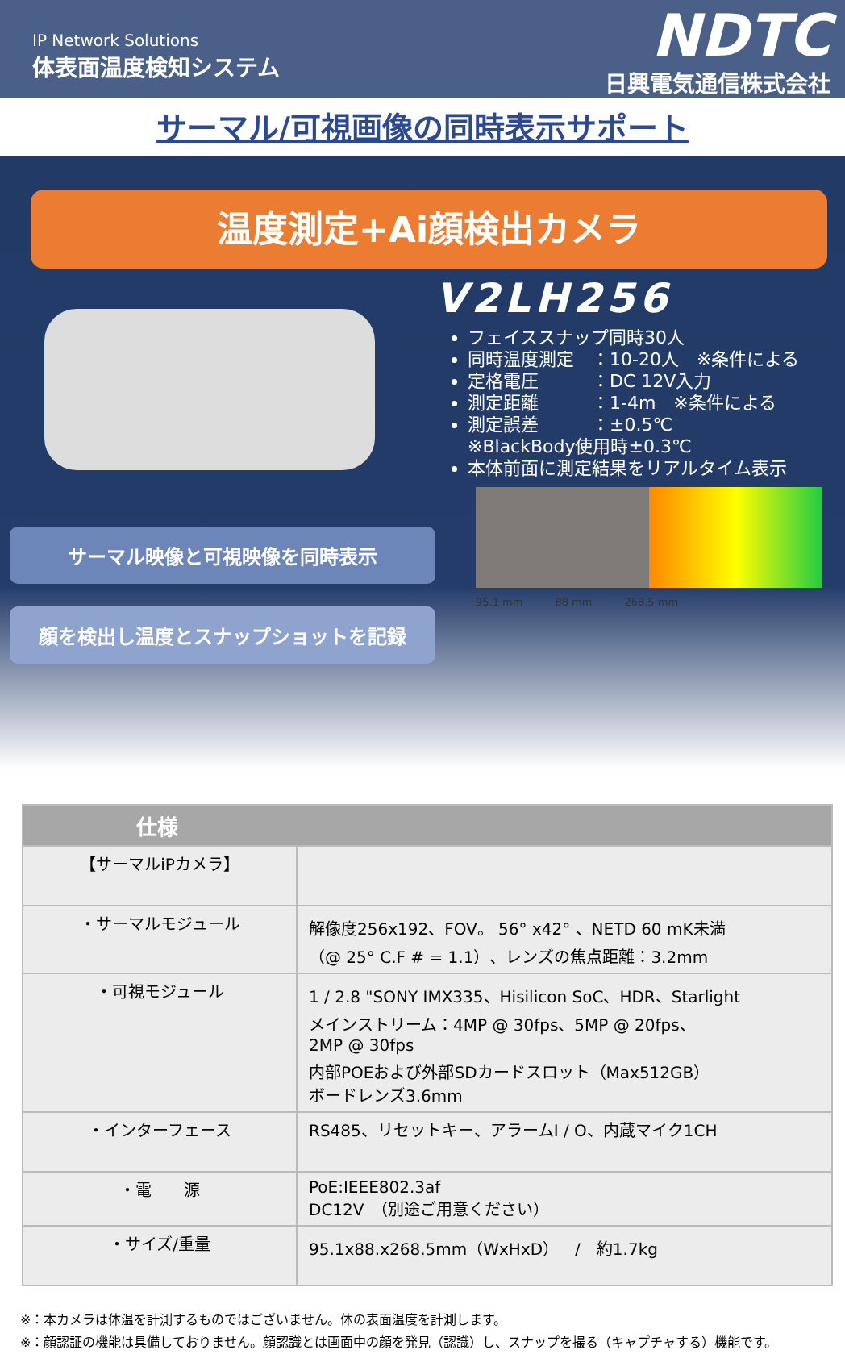IP Network Solutions
体表面温度検知システム
NDTC
日興電気通信株式会社
サーマル/可視画像の同時表示サポート
温度測定+Ai顔検出カメラ
サーマル映像と可視映像を同時表示
顔を検出し温度とスナップショットを記録
V2LH256
フェイススナップ同時30人
同時温度測定　：10-20人　※条件による
定格電圧　　　：DC 12V入力
測定距離　　　：1-4m　※条件による
測定誤差　　　：±0.5℃
※BlackBody使用時±0.3℃
本体前面に測定結果をリアルタイム表示
95.1 mm 88 mm 268.5 mm
| 仕様 | |
| --- | --- |
| 【サーマルiPカメラ】 | |
| ・サーマルモジュール | 解像度256x192、FOV。 56° x42° 、NETD 60 mK未満 （@ 25° C.F # = 1.1）、レンズの焦点距離：3.2mm |
| ・可視モジュール | 1 / 2.8 "SONY IMX335、Hisilicon SoC、HDR、Starlight メインストリーム：4MP @ 30fps、5MP @ 20fps、 2MP @ 30fps 内部POEおよび外部SDカードスロット（Max512GB） ボードレンズ3.6mm |
| ・インターフェース | RS485、リセットキー、アラームI / O、内蔵マイク1CH |
| ・電 源 | PoE:IEEE802.3af DC12V （別途ご用意ください） |
| ・サイズ/重量 | 95.1x88.x268.5mm（WxHxD） / 約1.7kg |
※：本カメラは体温を計測するものではございません。体の表面温度を計測します。
※：顔認証の機能は具備しておりません。顔認識とは画面中の顔を発見（認識）し、スナップを撮る（キャプチャする）機能です。